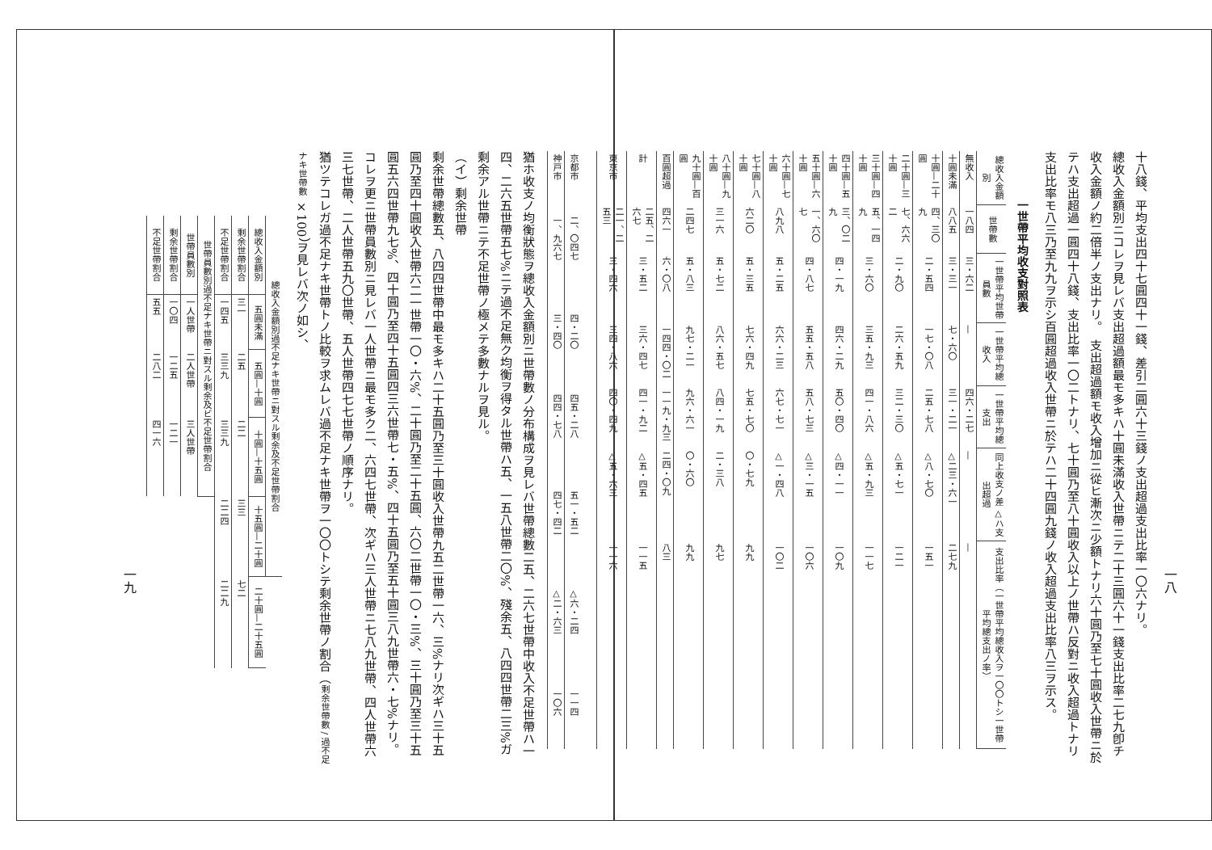一八
十八錢、平均支出四十七圓四十一錢、差引二圓六十三錢ノ支出超過支出比率一〇六ナリ。
總收入金額別ニコレヲ見レバ支出超過額最モ多キハ十圓未滿收入世帶ニテ二十三圓六十一錢支出比率二七九卽チ收入金額ノ約二倍半ノ支出ナリ。　支出超過額モ收入增加ニ從ヒ漸次ニ少額トナリ六十圓乃至七十圓收入世帶ニ於テハ支出超過一圓四十八錢、支出比率一〇二トナリ、七十圓乃至八十圓收入以上ノ世帶ハ反對ニ收入超過トナリ支出比率モ八三乃至九九ヲ示シ百圓超過收入世帶ニ於テハ二十四圓九錢ノ收入超過支出比率八三ヲ示ス。
一世帶平均收支對照表
| 總收入金額別 | 世帶數 | 一世帶平均世帶員數 | 一世帶平均總收入 | 一世帶平均總支出 | 同上收支ノ差 △ハ支出超過 | 支出比率（一世帶平均總收入ヲ一〇〇トシ一世帶平均總支出ノ率） |
| --- | --- | --- | --- | --- | --- | --- |
| 無收入 | 一八四 | 三・六二 | — | 四六・二七 | — | — |
| 十圓未滿 | 八八五 | 三・三一 | 七・六〇 | 三一・二一 | △二三・六一 | 二七九 |
| 十圓—二十圓 | 四、三〇九 | 二・五四 | 一七・〇八 | 二五・七八 | △八・七〇 | 一五一 |
| 二十圓—三十圓 | 七、六六二 | 二・九〇 | 二六・五九 | 三二・三〇 | △五・七一 | 一二一 |
| 三十圓—四十圓 | 五、一四九 | 三・六〇 | 三五・九三 | 四一・八六 | △五・九三 | 一一七 |
| 四十圓—五十圓 | 三、〇二九 | 四・一九 | 四六・二九 | 五〇・四〇 | △四・一一 | 一〇九 |
| 五十圓—六十圓 | 一、六〇七 | 四・八七 | 五五・五八 | 五八・七三 | △三・一五 | 一〇六 |
| 六十圓—七十圓 | 八九八 | 五・二五 | 六六・二三 | 六七・七一 | △一・四八 | 一〇二 |
| 七十圓—八十圓 | 六二〇 | 五・三五 | 七六・四九 | 七五・七〇 | 〇・七九 | 九九 |
| 八十圓—九十圓 | 三一六 | 五・七二 | 八六・五七 | 八四・一九 | 二・三八 | 九七 |
| 九十圓—百圓 | 二四七 | 五・八三 | 九七・二一 | 九六・六一 | 〇・六〇 | 九九 |
| 百圓超過 | 四六一 | 六・〇八 | 一四四・〇二 | 一一九・九三 | 二四・〇九 | 八三 |
| 計 | 二五、二六七 | 三・五二 | 三六・四七 | 四一・九二 | △五・四五 | 一一五 |
| 東京市 | 二一、二五三 | 三・四六 | 三四・八六 | 四〇・四九 | △五・六三 | 一一六 |
| 京都市 | 二、〇四七 | 四・二〇 | 四五・二八 | 五一・五二 | △六・二四 | 一一四 |
| 神戸市 | 一、九六七 | 三・四〇 | 四四・七八 | 四七・四二 | △二・六三 | 一〇六 |
猶ホ收支ノ均衡狀態ヲ總收入金額別ニ世帶數ノ分布構成ヲ見レバ世帶總數二五、二六七世帶中收入不足世帶ハ一四、二六五世帶五七%ニテ過不足無ク均衡ヲ得タル世帶ハ五、一五八世帶二〇%、殘余五、八四四世帶二三%ガ剩余アル世帶ニテ不足世帶ノ極メテ多數ナルヲ見ル。
（イ）剩余世帶
剩余世帶總數五、八四四世帶中最モ多キハ二十五圓乃至三十圓收入世帶九五二世帶一六、三%ナリ次ギハ三十五圓乃至四十圓收入世帶六二一世帶一〇・六%、二十圓乃至二十五圓、六〇二世帶一〇・三%、三十圓乃至三十五圓五六四世帶九七%、四十圓乃至四十五圓四三六世帶七・五%、四十五圓乃至五十圓三八九世帶六・七%ナリ。
コレヲ更ニ世帶員數別ニ見レバ一人世帶ニ最モ多ク二、六四七世帶、次ギハ三人世帶ニ七八九世帶、四人世帶六三七世帶、二人世帶五九〇世帶、五人世帶四七七世帶ノ順序ナリ。
猶ツテコレガ過不足ナキ世帶トノ比較ヲ求ムレバ過不足ナキ世帶ヲ一〇〇トシテ剩余世帶ノ割合（剩余世帶數 / 過不足ナキ世帶數 ×100）ヲ見レバ次ノ如シ、
| 總收入金額別過不足ナキ世帶ニ對スル剩余及不足世帶割合 | | | | | |
| --- | --- | --- | --- | --- | --- |
| 總收入金額別 | 五圓未滿 | 五圓—十圓 | 十圓—十五圓 | 十五圓—二十圓 | 二十圓—二十五圓 |
| 剩余世帶割合 | 三一 | 二五 | 二二 | 三三 | 七二 |
| 不足世帶割合 | 一四五 | 三三九 | 三三九 | 二二四 | 二二九 |
| 世帶員數別過不足ナキ世帶ニ對スル剩余及ビ不足世帶割合 | | | | | |
| 世帶員數別 | 一人世帶 | 二人世帶 | 三人世帶 | | |
| 剩余世帶割合 | 一〇四 | 一二五 | 一二一 | | |
| 不足世帶割合 | 五五 | 二八二 | 四一六 | | |
一九